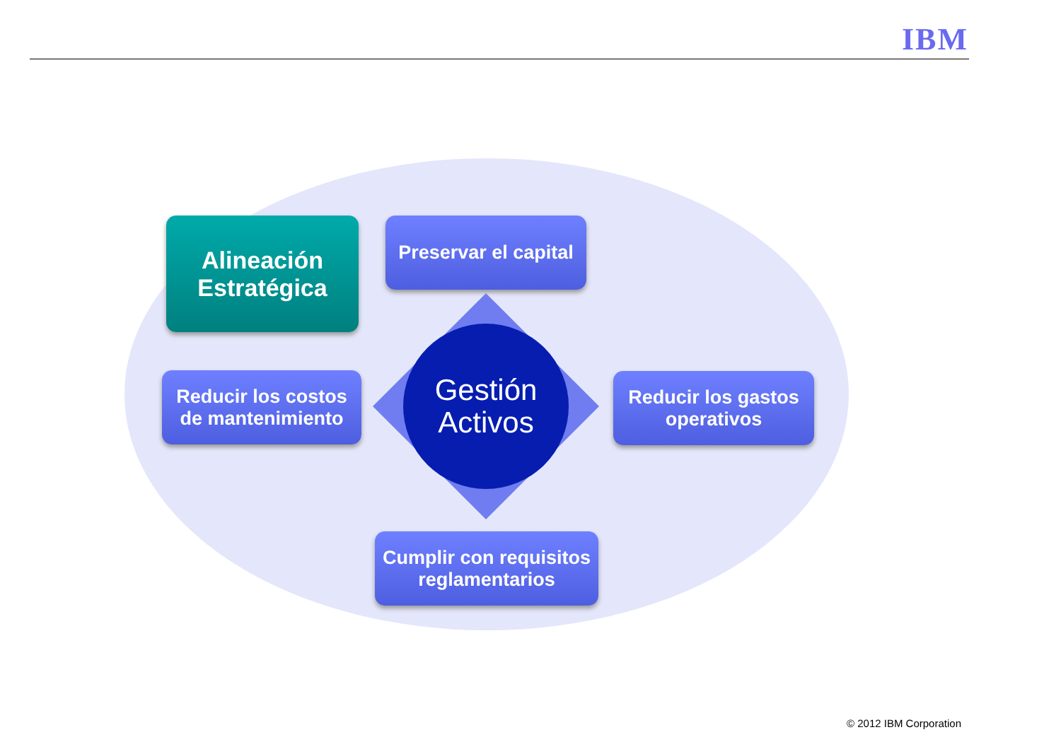IBM
Alineación
Estratégica
Preservar el capital
Reducir los costos
de mantenimiento
Reducir los gastos
operativos
Cumplir con requisitos
reglamentarios
Gestión
Activos
© 2012 IBM Corporation